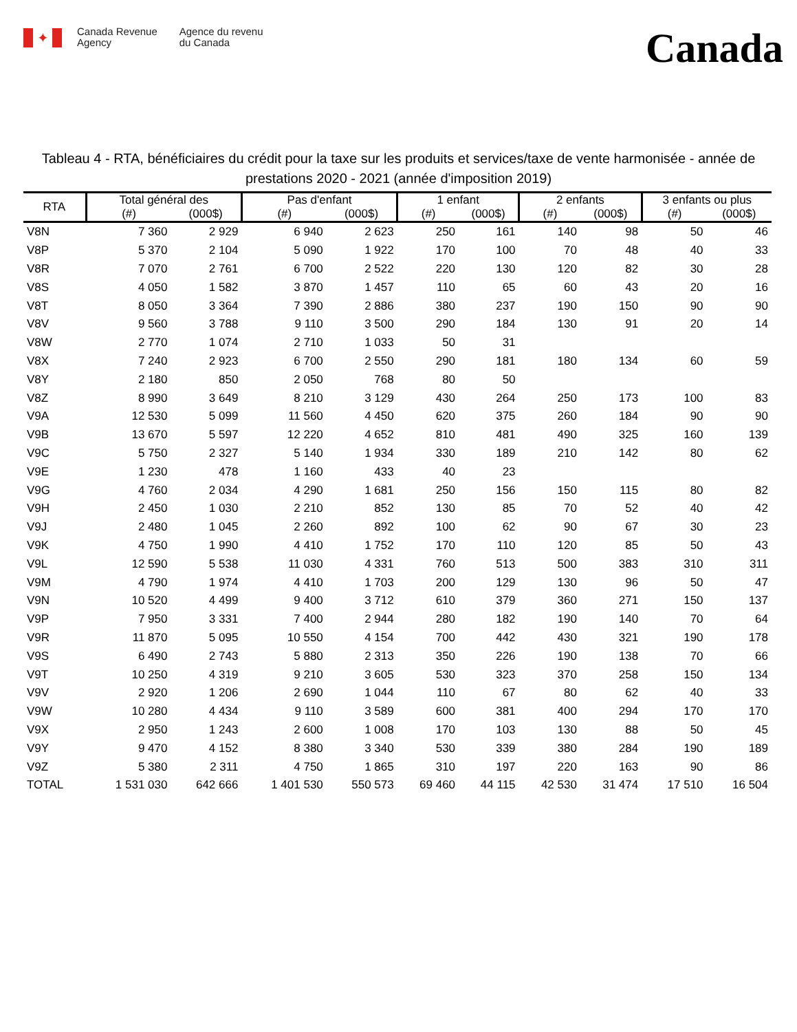✦
Canada Revenue
Agency
Agence du revenu
du Canada
Canada
Tableau 4 - RTA, bénéficiaires du crédit pour la taxe sur les produits et services/taxe de vente harmonisée - année de prestations 2020 - 2021 (année d'imposition 2019)
| RTA | Total général des | | Pas d'enfant | | 1 enfant | | 2 enfants | | 3 enfants ou plus | |
| --- | --- | --- | --- | --- | --- | --- | --- | --- | --- | --- |
| | (#) | (000$) | (#) | (000$) | (#) | (000$) | (#) | (000$) | (#) | (000$) |
| V8N | 7 360 | 2 929 | 6 940 | 2 623 | 250 | 161 | 140 | 98 | 50 | 46 |
| V8P | 5 370 | 2 104 | 5 090 | 1 922 | 170 | 100 | 70 | 48 | 40 | 33 |
| V8R | 7 070 | 2 761 | 6 700 | 2 522 | 220 | 130 | 120 | 82 | 30 | 28 |
| V8S | 4 050 | 1 582 | 3 870 | 1 457 | 110 | 65 | 60 | 43 | 20 | 16 |
| V8T | 8 050 | 3 364 | 7 390 | 2 886 | 380 | 237 | 190 | 150 | 90 | 90 |
| V8V | 9 560 | 3 788 | 9 110 | 3 500 | 290 | 184 | 130 | 91 | 20 | 14 |
| V8W | 2 770 | 1 074 | 2 710 | 1 033 | 50 | 31 | | | | |
| V8X | 7 240 | 2 923 | 6 700 | 2 550 | 290 | 181 | 180 | 134 | 60 | 59 |
| V8Y | 2 180 | 850 | 2 050 | 768 | 80 | 50 | | | | |
| V8Z | 8 990 | 3 649 | 8 210 | 3 129 | 430 | 264 | 250 | 173 | 100 | 83 |
| V9A | 12 530 | 5 099 | 11 560 | 4 450 | 620 | 375 | 260 | 184 | 90 | 90 |
| V9B | 13 670 | 5 597 | 12 220 | 4 652 | 810 | 481 | 490 | 325 | 160 | 139 |
| V9C | 5 750 | 2 327 | 5 140 | 1 934 | 330 | 189 | 210 | 142 | 80 | 62 |
| V9E | 1 230 | 478 | 1 160 | 433 | 40 | 23 | | | | |
| V9G | 4 760 | 2 034 | 4 290 | 1 681 | 250 | 156 | 150 | 115 | 80 | 82 |
| V9H | 2 450 | 1 030 | 2 210 | 852 | 130 | 85 | 70 | 52 | 40 | 42 |
| V9J | 2 480 | 1 045 | 2 260 | 892 | 100 | 62 | 90 | 67 | 30 | 23 |
| V9K | 4 750 | 1 990 | 4 410 | 1 752 | 170 | 110 | 120 | 85 | 50 | 43 |
| V9L | 12 590 | 5 538 | 11 030 | 4 331 | 760 | 513 | 500 | 383 | 310 | 311 |
| V9M | 4 790 | 1 974 | 4 410 | 1 703 | 200 | 129 | 130 | 96 | 50 | 47 |
| V9N | 10 520 | 4 499 | 9 400 | 3 712 | 610 | 379 | 360 | 271 | 150 | 137 |
| V9P | 7 950 | 3 331 | 7 400 | 2 944 | 280 | 182 | 190 | 140 | 70 | 64 |
| V9R | 11 870 | 5 095 | 10 550 | 4 154 | 700 | 442 | 430 | 321 | 190 | 178 |
| V9S | 6 490 | 2 743 | 5 880 | 2 313 | 350 | 226 | 190 | 138 | 70 | 66 |
| V9T | 10 250 | 4 319 | 9 210 | 3 605 | 530 | 323 | 370 | 258 | 150 | 134 |
| V9V | 2 920 | 1 206 | 2 690 | 1 044 | 110 | 67 | 80 | 62 | 40 | 33 |
| V9W | 10 280 | 4 434 | 9 110 | 3 589 | 600 | 381 | 400 | 294 | 170 | 170 |
| V9X | 2 950 | 1 243 | 2 600 | 1 008 | 170 | 103 | 130 | 88 | 50 | 45 |
| V9Y | 9 470 | 4 152 | 8 380 | 3 340 | 530 | 339 | 380 | 284 | 190 | 189 |
| V9Z | 5 380 | 2 311 | 4 750 | 1 865 | 310 | 197 | 220 | 163 | 90 | 86 |
| TOTAL | 1 531 030 | 642 666 | 1 401 530 | 550 573 | 69 460 | 44 115 | 42 530 | 31 474 | 17 510 | 16 504 |